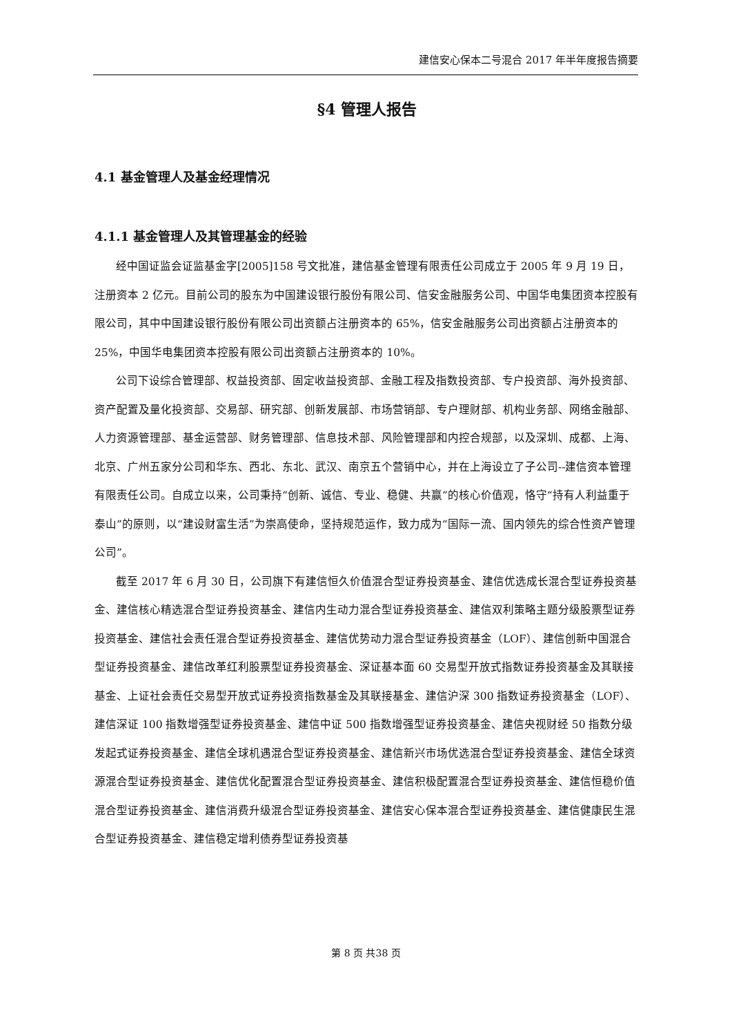建信安心保本二号混合 2017 年半年度报告摘要
§4 管理人报告
4.1 基金管理人及基金经理情况
4.1.1 基金管理人及其管理基金的经验
经中国证监会证监基金字[2005]158 号文批准，建信基金管理有限责任公司成立于 2005 年 9 月 19 日，注册资本 2 亿元。目前公司的股东为中国建设银行股份有限公司、信安金融服务公司、中国华电集团资本控股有限公司，其中中国建设银行股份有限公司出资额占注册资本的 65%，信安金融服务公司出资额占注册资本的 25%，中国华电集团资本控股有限公司出资额占注册资本的 10%。
公司下设综合管理部、权益投资部、固定收益投资部、金融工程及指数投资部、专户投资部、海外投资部、资产配置及量化投资部、交易部、研究部、创新发展部、市场营销部、专户理财部、机构业务部、网络金融部、人力资源管理部、基金运营部、财务管理部、信息技术部、风险管理部和内控合规部，以及深圳、成都、上海、北京、广州五家分公司和华东、西北、东北、武汉、南京五个营销中心，并在上海设立了子公司--建信资本管理有限责任公司。自成立以来，公司秉持“创新、诚信、专业、稳健、共赢”的核心价值观，恪守“持有人利益重于泰山”的原则，以“建设财富生活”为崇高使命，坚持规范运作，致力成为“国际一流、国内领先的综合性资产管理公司”。
截至 2017 年 6 月 30 日，公司旗下有建信恒久价值混合型证券投资基金、建信优选成长混合型证券投资基金、建信核心精选混合型证券投资基金、建信内生动力混合型证券投资基金、建信双利策略主题分级股票型证券投资基金、建信社会责任混合型证券投资基金、建信优势动力混合型证券投资基金（LOF）、建信创新中国混合型证券投资基金、建信改革红利股票型证券投资基金、深证基本面 60 交易型开放式指数证券投资基金及其联接基金、上证社会责任交易型开放式证券投资指数基金及其联接基金、建信沪深 300 指数证券投资基金（LOF）、建信深证 100 指数增强型证券投资基金、建信中证 500 指数增强型证券投资基金、建信央视财经 50 指数分级发起式证券投资基金、建信全球机遇混合型证券投资基金、建信新兴市场优选混合型证券投资基金、建信全球资源混合型证券投资基金、建信优化配置混合型证券投资基金、建信积极配置混合型证券投资基金、建信恒稳价值混合型证券投资基金、建信消费升级混合型证券投资基金、建信安心保本混合型证券投资基金、建信健康民生混合型证券投资基金、建信稳定增利债券型证券投资基
第 8 页 共38 页